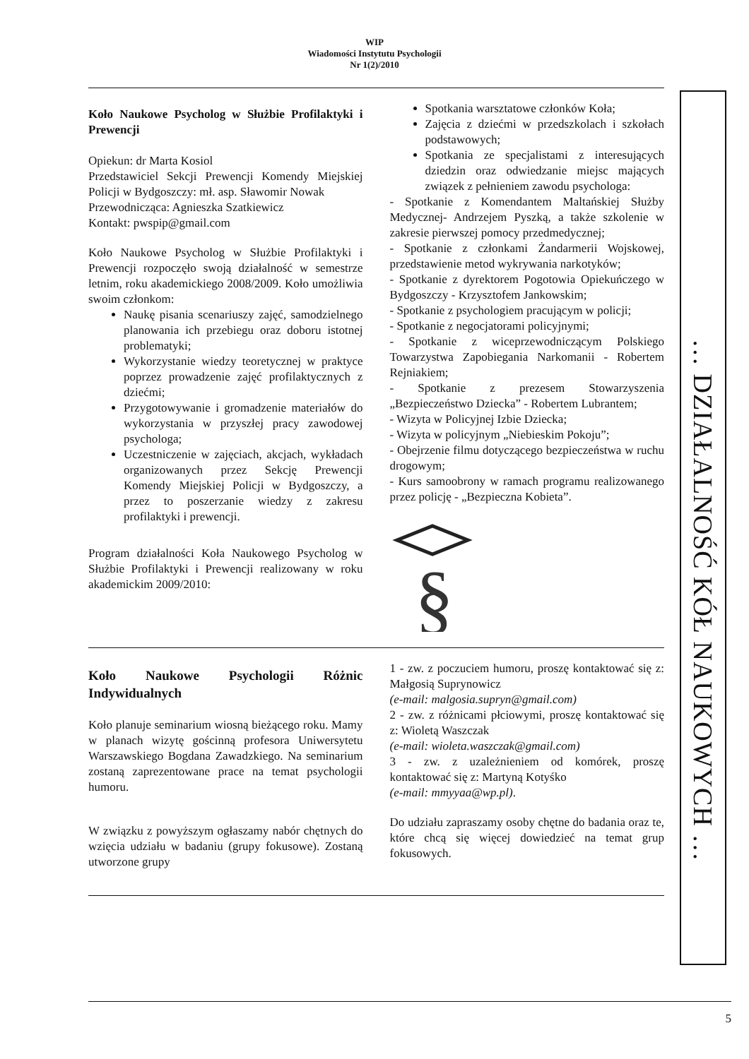WIP
Wiadomości Instytutu Psychologii
Nr 1(2)/2010
Koło Naukowe Psycholog w Służbie Profilaktyki i Prewencji
Opiekun: dr Marta Kosiol
Przedstawiciel Sekcji Prewencji Komendy Miejskiej Policji w Bydgoszczy: mł. asp. Sławomir Nowak
Przewodnicząca: Agnieszka Szatkiewicz
Kontakt: pwspip@gmail.com
Koło Naukowe Psycholog w Służbie Profilaktyki i Prewencji rozpoczęło swoją działalność w semestrze letnim, roku akademickiego 2008/2009. Koło umożliwia swoim członkom:
Naukę pisania scenariuszy zajęć, samodzielnego planowania ich przebiegu oraz doboru istotnej problematyki;
Wykorzystanie wiedzy teoretycznej w praktyce poprzez prowadzenie zajęć profilaktycznych z dziećmi;
Przygotowywanie i gromadzenie materiałów do wykorzystania w przyszłej pracy zawodowej psychologa;
Uczestniczenie w zajęciach, akcjach, wykładach organizowanych przez Sekcję Prewencji Komendy Miejskiej Policji w Bydgoszczy, a przez to poszerzanie wiedzy z zakresu profilaktyki i prewencji.
Program działalności Koła Naukowego Psycholog w Służbie Profilaktyki i Prewencji realizowany w roku akademickim 2009/2010:
Spotkania warsztatowe członków Koła;
Zajęcia z dziećmi w przedszkolach i szkołach podstawowych;
Spotkania ze specjalistami z interesujących dziedzin oraz odwiedzanie miejsc mających związek z pełnieniem zawodu psychologa:
- Spotkanie z Komendantem Maltańskiej Służby Medycznej- Andrzejem Pyszką, a także szkolenie w zakresie pierwszej pomocy przedmedycznej;
- Spotkanie z członkami Żandarmerii Wojskowej, przedstawienie metod wykrywania narkotyków;
- Spotkanie z dyrektorem Pogotowia Opiekuńczego w Bydgoszczy - Krzysztofem Jankowskim;
- Spotkanie z psychologiem pracującym w policji;
- Spotkanie z negocjatorami policyjnymi;
- Spotkanie z wiceprzewodniczącym Polskiego Towarzystwa Zapobiegania Narkomanii - Robertem Rejniakiem;
- Spotkanie z prezesem Stowarzyszenia „Bezpieczeństwo Dziecka” - Robertem Lubrantem;
- Wizyta w Policyjnej Izbie Dziecka;
- Wizyta w policyjnym „Niebieskim Pokoju”;
- Obejrzenie filmu dotyczącego bezpieczeństwa w ruchu drogowym;
- Kurs samoobrony w ramach programu realizowanego przez policję - „Bezpieczna Kobieta”.
§
Koło Naukowe Psychologii Różnic Indywidualnych
Koło planuje seminarium wiosną bieżącego roku. Mamy w planach wizytę gościnną profesora Uniwersytetu Warszawskiego Bogdana Zawadzkiego. Na seminarium zostaną zaprezentowane prace na temat psychologii humoru.
W związku z powyższym ogłaszamy nabór chętnych do wzięcia udziału w badaniu (grupy fokusowe). Zostaną utworzone grupy
1 - zw. z poczuciem humoru, proszę kontaktować się z: Małgosią Suprynowicz
(e-mail: malgosia.supryn@gmail.com)
2 - zw. z różnicami płciowymi, proszę kontaktować się z: Wioletą Waszczak
(e-mail: wioleta.waszczak@gmail.com)
3 - zw. z uzależnieniem od komórek, proszę kontaktować się z: Martyną Kotyśko
(e-mail: mmyyaa@wp.pl).
Do udziału zapraszamy osoby chętne do badania oraz te, które chcą się więcej dowiedzieć na temat grup fokusowych.
… DZIAŁALNOŚĆ KÓŁ NAUKOWYCH …
5